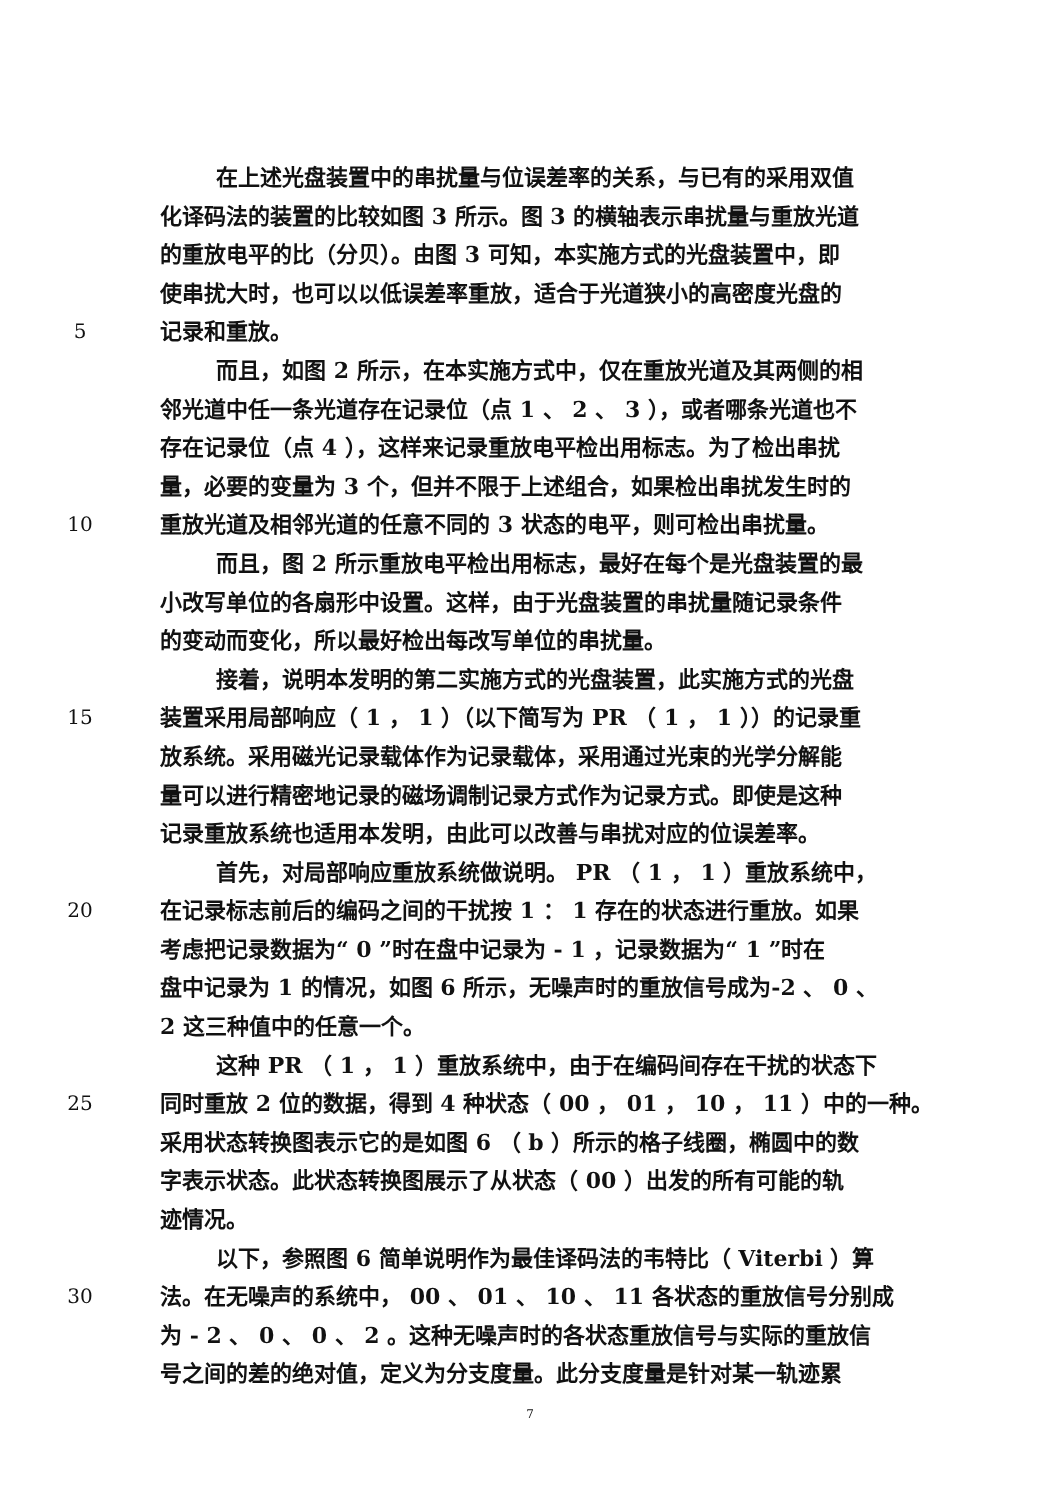在上述光盘装置中的串扰量与位误差率的关系，与已有的采用双值
化译码法的装置的比较如图 3 所示。图 3 的横轴表示串扰量与重放光道
的重放电平的比（分贝）。由图 3 可知，本实施方式的光盘装置中，即
使串扰大时，也可以以低误差率重放，适合于光道狭小的高密度光盘的
5 记录和重放。
而且，如图 2 所示，在本实施方式中，仅在重放光道及其两侧的相
邻光道中任一条光道存在记录位（点 1 、 2 、 3 ），或者哪条光道也不
存在记录位（点 4 ），这样来记录重放电平检出用标志。为了检出串扰
量，必要的变量为 3 个，但并不限于上述组合，如果检出串扰发生时的
10 重放光道及相邻光道的任意不同的 3 状态的电平，则可检出串扰量。
而且，图 2 所示重放电平检出用标志，最好在每个是光盘装置的最
小改写单位的各扇形中设置。这样，由于光盘装置的串扰量随记录条件
的变动而变化，所以最好检出每改写单位的串扰量。
接着，说明本发明的第二实施方式的光盘装置，此实施方式的光盘
15 装置采用局部响应（ 1 ， 1 ）（以下简写为 PR （ 1 ， 1 ））的记录重
放系统。采用磁光记录载体作为记录载体，采用通过光束的光学分解能
量可以进行精密地记录的磁场调制记录方式作为记录方式。即使是这种
记录重放系统也适用本发明，由此可以改善与串扰对应的位误差率。
首先，对局部响应重放系统做说明。 PR （ 1 ， 1 ）重放系统中，
20 在记录标志前后的编码之间的干扰按 1 ： 1 存在的状态进行重放。如果
考虑把记录数据为“ 0 ”时在盘中记录为 - 1 ，记录数据为“ 1 ”时在
盘中记录为 1 的情况，如图 6 所示，无噪声时的重放信号成为-2 、 0 、
2 这三种值中的任意一个。
这种 PR （ 1 ， 1 ）重放系统中，由于在编码间存在干扰的状态下
25 同时重放 2 位的数据，得到 4 种状态（ 00 ， 01 ， 10 ， 11 ）中的一种。
采用状态转换图表示它的是如图 6 （ b ）所示的格子线圈，椭圆中的数
字表示状态。此状态转换图展示了从状态（ 00 ）出发的所有可能的轨
迹情况。
以下，参照图 6 简单说明作为最佳译码法的韦特比（ Viterbi ）算
30 法。在无噪声的系统中， 00 、 01 、 10 、 11 各状态的重放信号分别成
为 - 2 、 0 、 0 、 2 。这种无噪声时的各状态重放信号与实际的重放信
号之间的差的绝对值，定义为分支度量。此分支度量是针对某一轨迹累
7